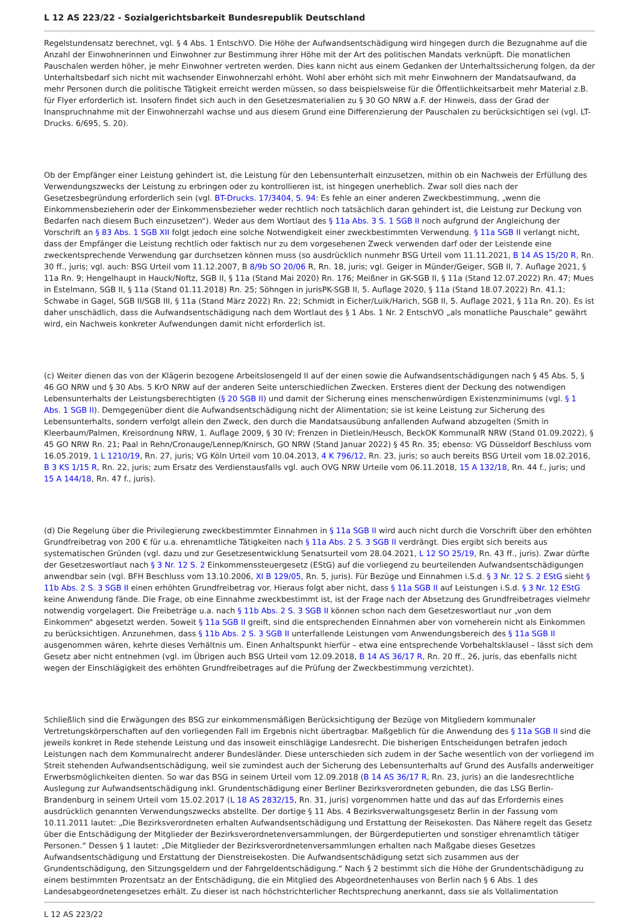L 12 AS 223/22 - Sozialgerichtsbarkeit Bundesrepublik Deutschland
Regelstundensatz berechnet, vgl. § 4 Abs. 1 EntschVO. Die Höhe der Aufwandsentschädigung wird hingegen durch die Bezugnahme auf die Anzahl der Einwohnerinnen und Einwohner zur Bestimmung ihrer Höhe mit der Art des politischen Mandats verknüpft. Die monatlichen Pauschalen werden höher, je mehr Einwohner vertreten werden. Dies kann nicht aus einem Gedanken der Unterhaltssicherung folgen, da der Unterhaltsbedarf sich nicht mit wachsender Einwohnerzahl erhöht. Wohl aber erhöht sich mit mehr Einwohnern der Mandatsaufwand, da mehr Personen durch die politische Tätigkeit erreicht werden müssen, so dass beispielsweise für die Öffentlichkeitsarbeit mehr Material z.B. für Flyer erforderlich ist. Insofern findet sich auch in den Gesetzesmaterialien zu § 30 GO NRW a.F. der Hinweis, dass der Grad der Inanspruchnahme mit der Einwohnerzahl wachse und aus diesem Grund eine Differenzierung der Pauschalen zu berücksichtigen sei (vgl. LT-Drucks. 6/695, S. 20).
Ob der Empfänger einer Leistung gehindert ist, die Leistung für den Lebensunterhalt einzusetzen, mithin ob ein Nachweis der Erfüllung des Verwendungszwecks der Leistung zu erbringen oder zu kontrollieren ist, ist hingegen unerheblich. Zwar soll dies nach der Gesetzesbegründung erforderlich sein (vgl. BT-Drucks. 17/3404, S. 94: Es fehle an einer anderen Zweckbestimmung, „wenn die Einkommensbezieherin oder der Einkommensbezieher weder rechtlich noch tatsächlich daran gehindert ist, die Leistung zur Deckung von Bedarfen nach diesem Buch einzusetzen“). Weder aus dem Wortlaut des § 11a Abs. 3 S. 1 SGB II noch aufgrund der Angleichung der Vorschrift an § 83 Abs. 1 SGB XII folgt jedoch eine solche Notwendigkeit einer zweckbestimmten Verwendung. § 11a SGB II verlangt nicht, dass der Empfänger die Leistung rechtlich oder faktisch nur zu dem vorgesehenen Zweck verwenden darf oder der Leistende eine zweckentsprechende Verwendung gar durchsetzen können muss (so ausdrücklich nunmehr BSG Urteil vom 11.11.2021, B 14 AS 15/20 R, Rn. 30 ff., juris; vgl. auch: BSG Urteil vom 11.12.2007, B 8/9b SO 20/06 R, Rn. 18, juris; vgl. Geiger in Münder/Geiger, SGB II, 7. Auflage 2021, § 11a Rn. 9; Hengelhaupt in Hauck/Noftz, SGB II, § 11a (Stand Mai 2020) Rn. 176; Meißner in GK-SGB II, § 11a (Stand 12.07.2022) Rn. 47; Mues in Estelmann, SGB II, § 11a (Stand 01.11.2018) Rn. 25; Söhngen in jurisPK-SGB II, 5. Auflage 2020, § 11a (Stand 18.07.2022) Rn. 41.1; Schwabe in Gagel, SGB II/SGB III, § 11a (Stand März 2022) Rn. 22; Schmidt in Eicher/Luik/Harich, SGB II, 5. Auflage 2021, § 11a Rn. 20). Es ist daher unschädlich, dass die Aufwandsentschädigung nach dem Wortlaut des § 1 Abs. 1 Nr. 2 EntschVO „als monatliche Pauschale“ gewährt wird, ein Nachweis konkreter Aufwendungen damit nicht erforderlich ist.
(c) Weiter dienen das von der Klägerin bezogene Arbeitslosengeld II auf der einen sowie die Aufwandsentschädigungen nach § 45 Abs. 5, § 46 GO NRW und § 30 Abs. 5 KrO NRW auf der anderen Seite unterschiedlichen Zwecken. Ersteres dient der Deckung des notwendigen Lebensunterhalts der Leistungsberechtigten (§ 20 SGB II) und damit der Sicherung eines menschenwürdigen Existenzminimums (vgl. § 1 Abs. 1 SGB II). Demgegenüber dient die Aufwandsentschädigung nicht der Alimentation; sie ist keine Leistung zur Sicherung des Lebensunterhalts, sondern verfolgt allein den Zweck, den durch die Mandatsausübung anfallenden Aufwand abzugelten (Smith in Kleerbaum/Palmen, Kreisordnung NRW, 1. Auflage 2009, § 30 IV; Frenzen in Dietlein/Heusch, BeckOK KommunalR NRW (Stand 01.09.2022), § 45 GO NRW Rn. 21; Paal in Rehn/Cronauge/Lennep/Knirsch, GO NRW (Stand Januar 2022) § 45 Rn. 35; ebenso: VG Düsseldorf Beschluss vom 16.05.2019, 1 L 1210/19, Rn. 27, juris; VG Köln Urteil vom 10.04.2013, 4 K 796/12, Rn. 23, juris; so auch bereits BSG Urteil vom 18.02.2016, B 3 KS 1/15 R, Rn. 22, juris; zum Ersatz des Verdienstausfalls vgl. auch OVG NRW Urteile vom 06.11.2018, 15 A 132/18, Rn. 44 f., juris; und 15 A 144/18, Rn. 47 f., juris).
(d) Die Regelung über die Privilegierung zweckbestimmter Einnahmen in § 11a SGB II wird auch nicht durch die Vorschrift über den erhöhten Grundfreibetrag von 200 € für u.a. ehrenamtliche Tätigkeiten nach § 11a Abs. 2 S. 3 SGB II verdrängt. Dies ergibt sich bereits aus systematischen Gründen (vgl. dazu und zur Gesetzesentwicklung Senatsurteil vom 28.04.2021, L 12 SO 25/19, Rn. 43 ff., juris). Zwar dürfte der Gesetzeswortlaut nach § 3 Nr. 12 S. 2 Einkommenssteuergesetz (EStG) auf die vorliegend zu beurteilenden Aufwandsentschädigungen anwendbar sein (vgl. BFH Beschluss vom 13.10.2006, XI B 129/05, Rn. 5, juris). Für Bezüge und Einnahmen i.S.d. § 3 Nr. 12 S. 2 EStG sieht § 11b Abs. 2 S. 3 SGB II einen erhöhten Grundfreibetrag vor. Hieraus folgt aber nicht, dass § 11a SGB II auf Leistungen i.S.d. § 3 Nr. 12 EStG keine Anwendung fände. Die Frage, ob eine Einnahme zweckbestimmt ist, ist der Frage nach der Absetzung des Grundfreibetrages vielmehr notwendig vorgelagert. Die Freibeträge u.a. nach § 11b Abs. 2 S. 3 SGB II können schon nach dem Gesetzeswortlaut nur „von dem Einkommen“ abgesetzt werden. Soweit § 11a SGB II greift, sind die entsprechenden Einnahmen aber von vorneherein nicht als Einkommen zu berücksichtigen. Anzunehmen, dass § 11b Abs. 2 S. 3 SGB II unterfallende Leistungen vom Anwendungsbereich des § 11a SGB II ausgenommen wären, kehrte dieses Verhältnis um. Einen Anhaltspunkt hierfür – etwa eine entsprechende Vorbehaltsklausel – lässt sich dem Gesetz aber nicht entnehmen (vgl. im Übrigen auch BSG Urteil vom 12.09.2018, B 14 AS 36/17 R, Rn. 20 ff., 26, juris, das ebenfalls nicht wegen der Einschlägigkeit des erhöhten Grundfreibetrages auf die Prüfung der Zweckbestimmung verzichtet).
Schließlich sind die Erwägungen des BSG zur einkommensmäßigen Berücksichtigung der Bezüge von Mitgliedern kommunaler Vertretungskörperschaften auf den vorliegenden Fall im Ergebnis nicht übertragbar. Maßgeblich für die Anwendung des § 11a SGB II sind die jeweils konkret in Rede stehende Leistung und das insoweit einschlägige Landesrecht. Die bisherigen Entscheidungen betrafen jedoch Leistungen nach dem Kommunalrecht anderer Bundesländer. Diese unterschieden sich zudem in der Sache wesentlich von der vorliegend im Streit stehenden Aufwandsentschädigung, weil sie zumindest auch der Sicherung des Lebensunterhalts auf Grund des Ausfalls anderweitiger Erwerbsmöglichkeiten dienten. So war das BSG in seinem Urteil vom 12.09.2018 (B 14 AS 36/17 R, Rn. 23, juris) an die landesrechtliche Auslegung zur Aufwandsentschädigung inkl. Grundentschädigung einer Berliner Bezirksverordneten gebunden, die das LSG Berlin-Brandenburg in seinem Urteil vom 15.02.2017 (L 18 AS 2832/15, Rn. 31, juris) vorgenommen hatte und das auf das Erfordernis eines ausdrücklich genannten Verwendungszwecks abstellte. Der dortige § 11 Abs. 4 Bezirksverwaltungsgesetz Berlin in der Fassung vom 10.11.2011 lautet: „Die Bezirksverordneten erhalten Aufwandsentschädigung und Erstattung der Reisekosten. Das Nähere regelt das Gesetz über die Entschädigung der Mitglieder der Bezirksverordnetenversammlungen, der Bürgerdeputierten und sonstiger ehrenamtlich tätiger Personen.“ Dessen § 1 lautet: „Die Mitglieder der Bezirksverordnetenversammlungen erhalten nach Maßgabe dieses Gesetzes Aufwandsentschädigung und Erstattung der Dienstreisekosten. Die Aufwandsentschädigung setzt sich zusammen aus der Grundentschädigung, den Sitzungsgeldern und der Fahrgeldentschädigung.“ Nach § 2 bestimmt sich die Höhe der Grundentschädigung zu einem bestimmten Prozentsatz an der Entschädigung, die ein Mitglied des Abgeordnetenhauses von Berlin nach § 6 Abs. 1 des Landesabgeordnetengesetzes erhält. Zu dieser ist nach höchstrichterlicher Rechtsprechung anerkannt, dass sie als Vollalimentation
L 12 AS 223/22